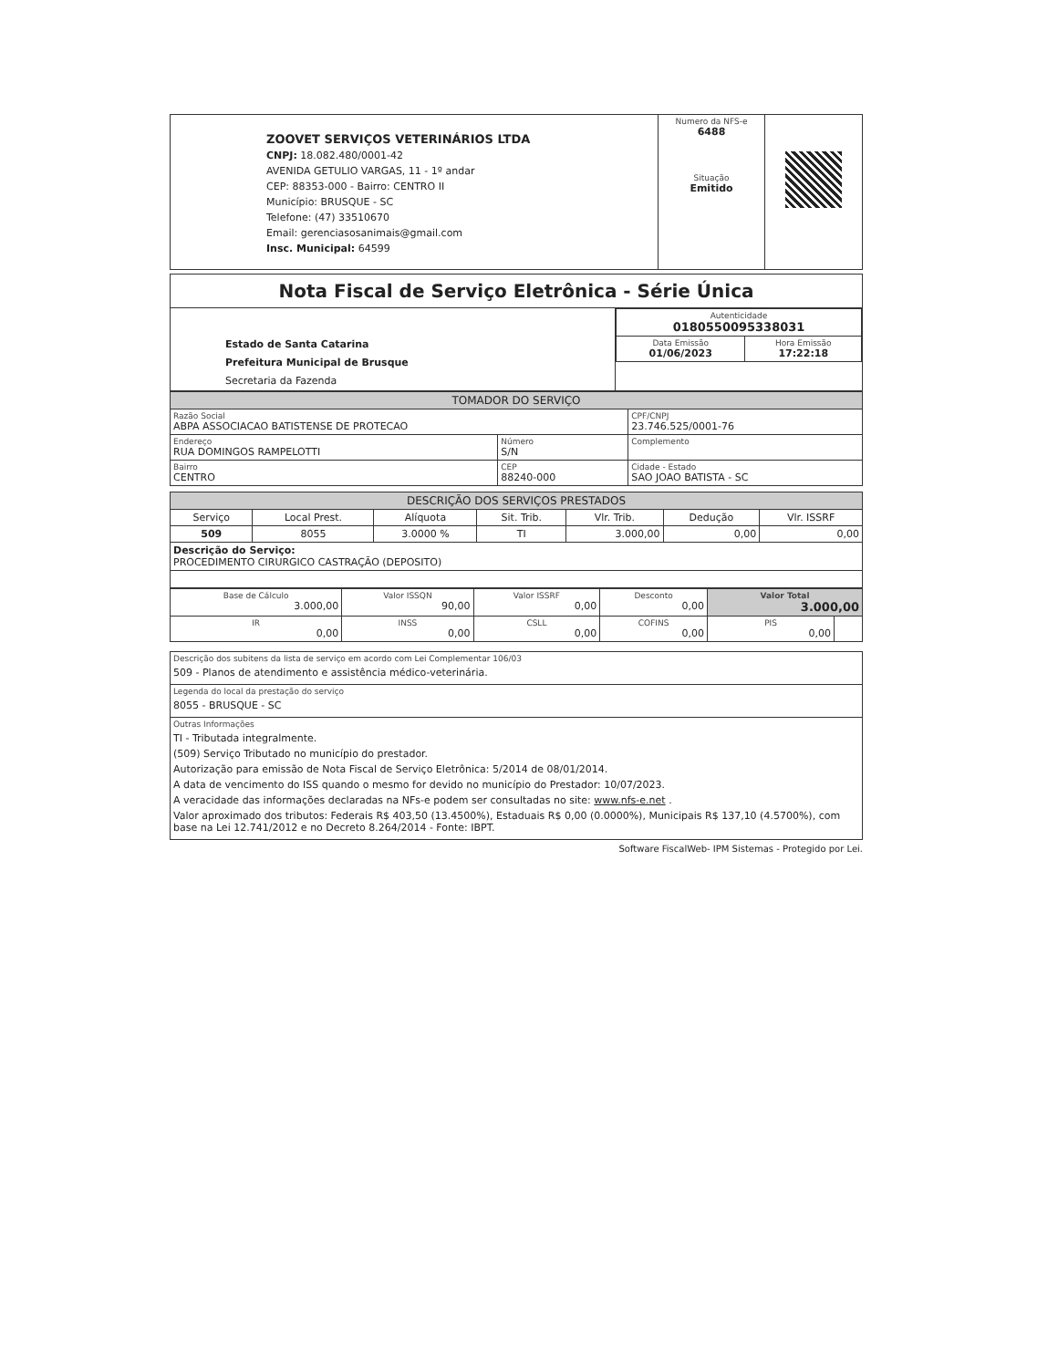| ZOOVET SERVIÇOS VETERINÁRIOS LTDA CNPJ: 18.082.480/0001-42 AVENIDA GETULIO VARGAS, 11 - 1º andar CEP: 88353-000 - Bairro: CENTRO II Município: BRUSQUE - SC Telefone: (47) 33510670 Email: gerenciasosanimais@gmail.com Insc. Municipal: 64599 | Numero da NFS-e 6488 Situação Emitido | |
| Nota Fiscal de Serviço Eletrônica - Série Única | |
| Estado de Santa Catarina Prefeitura Municipal de Brusque Secretaria da Fazenda | / Autenticidade 0180550095338031 / / / Data Emissão 01/06/2023 / Hora Emissão 17:22:18 / |
| TOMADOR DO SERVIÇO | | |
| --- | --- | --- |
| Razão Social ABPA ASSOCIACAO BATISTENSE DE PROTECAO | | CPF/CNPJ 23.746.525/0001-76 |
| Endereço RUA DOMINGOS RAMPELOTTI | Número S/N | Complemento |
| Bairro CENTRO | CEP 88240-000 | Cidade - Estado SAO JOAO BATISTA - SC |
| DESCRIÇÃO DOS SERVIÇOS PRESTADOS | | | | | | |
| --- | --- | --- | --- | --- | --- | --- |
| Serviço | Local Prest. | Alíquota | Sit. Trib. | Vlr. Trib. | Dedução | Vlr. ISSRF |
| 509 | 8055 | 3.0000 % | TI | 3.000,00 | 0,00 | 0,00 |
| Descrição do Serviço: PROCEDIMENTO CIRURGICO CASTRAÇÃO (DEPOSITO) | | | | | | |
| Base de Cálculo 3.000,00 | Valor ISSQN 90,00 | Valor ISSRF 0,00 | Desconto 0,00 | Valor Total 3.000,00 | |
| IR 0,00 | INSS 0,00 | CSLL 0,00 | COFINS 0,00 | PIS 0,00 | |
| Descrição dos subitens da lista de serviço em acordo com Lei Complementar 106/03 509 - Planos de atendimento e assistência médico-veterinária. |
| Legenda do local da prestação do serviço 8055 - BRUSQUE - SC |
| Outras Informações TI - Tributada integralmente. (509) Serviço Tributado no município do prestador. Autorização para emissão de Nota Fiscal de Serviço Eletrônica: 5/2014 de 08/01/2014. A data de vencimento do ISS quando o mesmo for devido no município do Prestador: 10/07/2023. A veracidade das informações declaradas na NFs-e podem ser consultadas no site: www.nfs-e.net . Valor aproximado dos tributos: Federais R$ 403,50 (13.4500%), Estaduais R$ 0,00 (0.0000%), Municipais R$ 137,10 (4.5700%), com base na Lei 12.741/2012 e no Decreto 8.264/2014 - Fonte: IBPT. |
Software FiscalWeb- IPM Sistemas - Protegido por Lei.